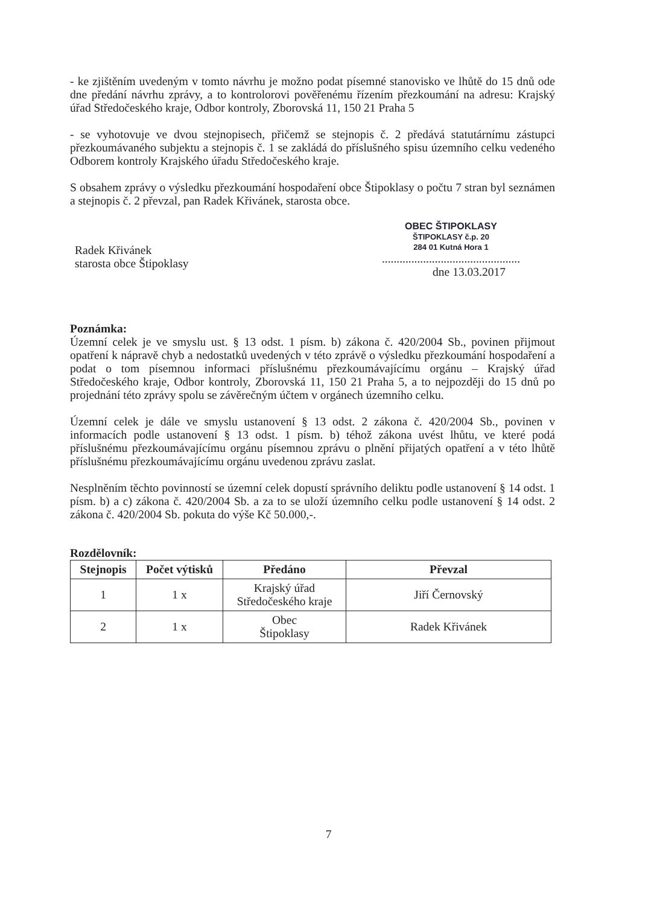- ke zjištěním uvedeným v tomto návrhu je možno podat písemné stanovisko ve lhůtě do 15 dnů ode dne předání návrhu zprávy, a to kontrolorovi pověřenému řízením přezkoumání na adresu: Krajský úřad Středočeského kraje, Odbor kontroly, Zborovská 11, 150 21 Praha 5
- se vyhotovuje ve dvou stejnopisech, přičemž se stejnopis č. 2 předává statutárnímu zástupci přezkoumávaného subjektu a stejnopis č. 1 se zakládá do příslušného spisu územního celku vedeného Odborem kontroly Krajského úřadu Středočeského kraje.
S obsahem zprávy o výsledku přezkoumání hospodaření obce Štipoklasy o počtu 7 stran byl seznámen a stejnopis č. 2 převzal, pan Radek Křivánek, starosta obce.
Radek Křivánek
starosta obce Štipoklasy
OBEC ŠTIPOKLASY
ŠTIPOKLASY č.p. 20
284 01 Kutná Hora 1
...............................................
dne 13.03.2017
Poznámka:
Územní celek je ve smyslu ust. § 13 odst. 1 písm. b) zákona č. 420/2004 Sb., povinen přijmout opatření k nápravě chyb a nedostatků uvedených v této zprávě o výsledku přezkoumání hospodaření a podat o tom písemnou informaci příslušnému přezkoumávajícímu orgánu – Krajský úřad Středočeského kraje, Odbor kontroly, Zborovská 11, 150 21 Praha 5, a to nejpozději do 15 dnů po projednání této zprávy spolu se závěrečným účtem v orgánech územního celku.
Územní celek je dále ve smyslu ustanovení § 13 odst. 2 zákona č. 420/2004 Sb., povinen v informacích podle ustanovení § 13 odst. 1 písm. b) téhož zákona uvést lhůtu, ve které podá příslušnému přezkoumávajícímu orgánu písemnou zprávu o plnění přijatých opatření a v této lhůtě příslušnému přezkoumávajícímu orgánu uvedenou zprávu zaslat.
Nesplněním těchto povinností se územní celek dopustí správního deliktu podle ustanovení § 14 odst. 1 písm. b) a c) zákona č. 420/2004 Sb. a za to se uloží územního celku podle ustanovení § 14 odst. 2 zákona č. 420/2004 Sb. pokuta do výše Kč 50.000,-.
Rozdělovník:
| Stejnopis | Počet výtisků | Předáno | Převzal |
| --- | --- | --- | --- |
| 1 | 1 x | Krajský úřad Středočeského kraje | Jiří Černovský |
| 2 | 1 x | Obec Štipoklasy | Radek Křivánek |
7